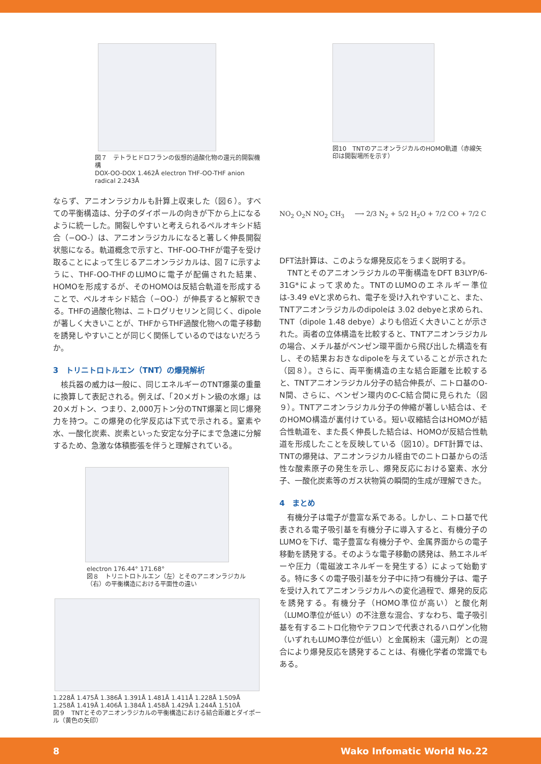図７　テトラヒドロフランの仮想的過酸化物の還元的開裂機構
DOX-OO-DOX 1.462Å electron THF-OO-THF anion radical 2.243Å
ならず、アニオンラジカルも計算上収束した（図６）。すべての平衡構造は、分子のダイポールの向きが下から上になるように統一した。開裂しやすいと考えられるペルオキシド結合（−OO-）は、アニオンラジカルになると著しく伸長開裂状態になる。軌道概念で示すと、THF-OO-THFが電子を受け取ることによって生じるアニオンラジカルは、図７に示すように、THF-OO-THFのLUMOに電子が配備された結果、HOMOを形成するが、そのHOMOは反結合軌道を形成することで、ペルオキシド結合（−OO-）が伸長すると解釈できる。THFの過酸化物は、ニトログリセリンと同じく、dipoleが著しく大きいことが、THFからTHF過酸化物への電子移動を誘発しやすいことが同じく関係しているのではないだろうか。
3　トリニトロトルエン（TNT）の爆発解析
　核兵器の威力は一般に、同じエネルギーのTNT爆薬の重量に換算して表記される。例えば、「20メガトン級の水爆」は20メガトン、つまり、2,000万トン分のTNT爆薬と同じ爆発力を持つ。この爆発の化学反応は下式で示される。窒素や水、一酸化炭素、炭素といった安定な分子にまで急速に分解するため、急激な体積膨張を伴うと理解されている。
electron 176.44° 171.68°
図８　トリニトロトルエン（左）とそのアニオンラジカル（右）の平衡構造における平面性の違い
1.228Å 1.475Å 1.386Å 1.391Å 1.481Å 1.411Å 1.228Å 1.509Å 1.258Å 1.419Å 1.406Å 1.384Å 1.458Å 1.429Å 1.244Å 1.510Å
図９　TNTとそのアニオンラジカルの平衡構造における結合距離とダイポール（黄色の矢印）
図10　TNTのアニオンラジカルのHOMO軌道（赤線矢印は開裂場所を示す）
NO<sub>2</sub> O<sub>2</sub>N NO<sub>2</sub> CH<sub>3</sub> ⟶ 2/3 N<sub>2</sub> + 5/2 H<sub>2</sub>O + 7/2 CO + 7/2 C
DFT法計算は、このような爆発反応をうまく説明する。
　TNTとそのアニオンラジカルの平衡構造をDFT B3LYP/6-31G*によって求めた。TNTのLUMOのエネルギー準位は-3.49 eVと求められ、電子を受け入れやすいこと、また、TNTアニオンラジカルのdipoleは 3.02 debyeと求められ、TNT（dipole 1.48 debye）よりも倍近く大きいことが示された。両者の立体構造を比較すると、TNTアニオンラジカルの場合、メチル基がベンゼン環平面から飛び出した構造を有し、その結果おおきなdipoleを与えていることが示された（図８）。さらに、両平衡構造の主な結合距離を比較すると、TNTアニオンラジカル分子の結合伸長が、ニトロ基のO-N間、さらに、ベンゼン環内のC-C結合間に見られた（図９）。TNTアニオンラジカル分子の伸縮が著しい結合は、そのHOMO構造が裏付けている。短い収縮結合はHOMOが結合性軌道を、また長く伸長した結合は、HOMOが反結合性軌道を形成したことを反映している（図10）。DFT計算では、TNTの爆発は、アニオンラジカル経由でのニトロ基からの活性な酸素原子の発生を示し、爆発反応における窒素、水分子、一酸化炭素等のガス状物質の瞬間的生成が理解できた。
4　まとめ
　有機分子は電子が豊富な系である。しかし、ニトロ基で代表される電子吸引基を有機分子に導入すると、有機分子のLUMOを下げ、電子豊富な有機分子や、金属界面からの電子移動を誘発する。そのような電子移動の誘発は、熱エネルギーや圧力（電磁波エネルギーを発生する）によって始動する。特に多くの電子吸引基を分子中に持つ有機分子は、電子を受け入れてアニオンラジカルへの変化過程で、爆発的反応を誘発する。有機分子（HOMO準位が高い）と酸化剤（LUMO準位が低い）の不注意な混合、すなわち、電子吸引基を有するニトロ化物やテフロンで代表されるハロゲン化物（いずれもLUMO準位が低い）と金属粉末（還元剤）との混合により爆発反応を誘発することは、有機化学者の常識でもある。
8 Wako Infomatic World No.22